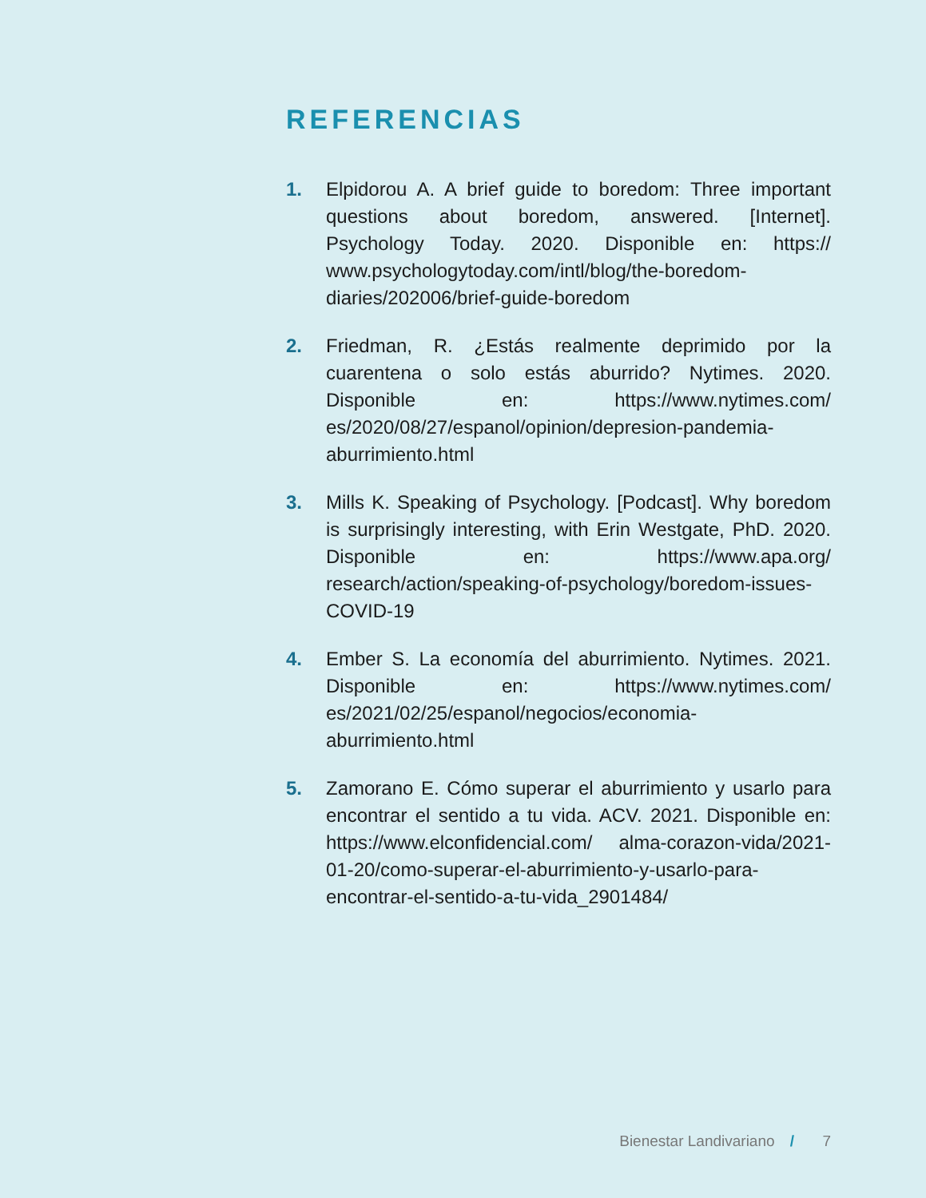REFERENCIAS
1. Elpidorou A. A brief guide to boredom: Three important questions about boredom, answered. [Internet]. Psychology Today. 2020. Disponible en: https:// www.psychologytoday.com/intl/blog/the-boredom-diaries/202006/brief-guide-boredom
2. Friedman, R. ¿Estás realmente deprimido por la cuarentena o solo estás aburrido? Nytimes. 2020. Disponible en: https://www.nytimes.com/ es/2020/08/27/espanol/opinion/depresion-pandemia-aburrimiento.html
3. Mills K. Speaking of Psychology. [Podcast]. Why boredom is surprisingly interesting, with Erin Westgate, PhD. 2020. Disponible en: https://www.apa.org/ research/action/speaking-of-psychology/boredom-issues-COVID-19
4. Ember S. La economía del aburrimiento. Nytimes. 2021. Disponible en: https://www.nytimes.com/ es/2021/02/25/espanol/negocios/economia-aburrimiento.html
5. Zamorano E. Cómo superar el aburrimiento y usarlo para encontrar el sentido a tu vida. ACV. 2021. Disponible en: https://www.elconfidencial.com/ alma-corazon-vida/2021-01-20/como-superar-el-aburrimiento-y-usarlo-para-encontrar-el-sentido-a-tu-vida_2901484/
Bienestar Landivariano / 7